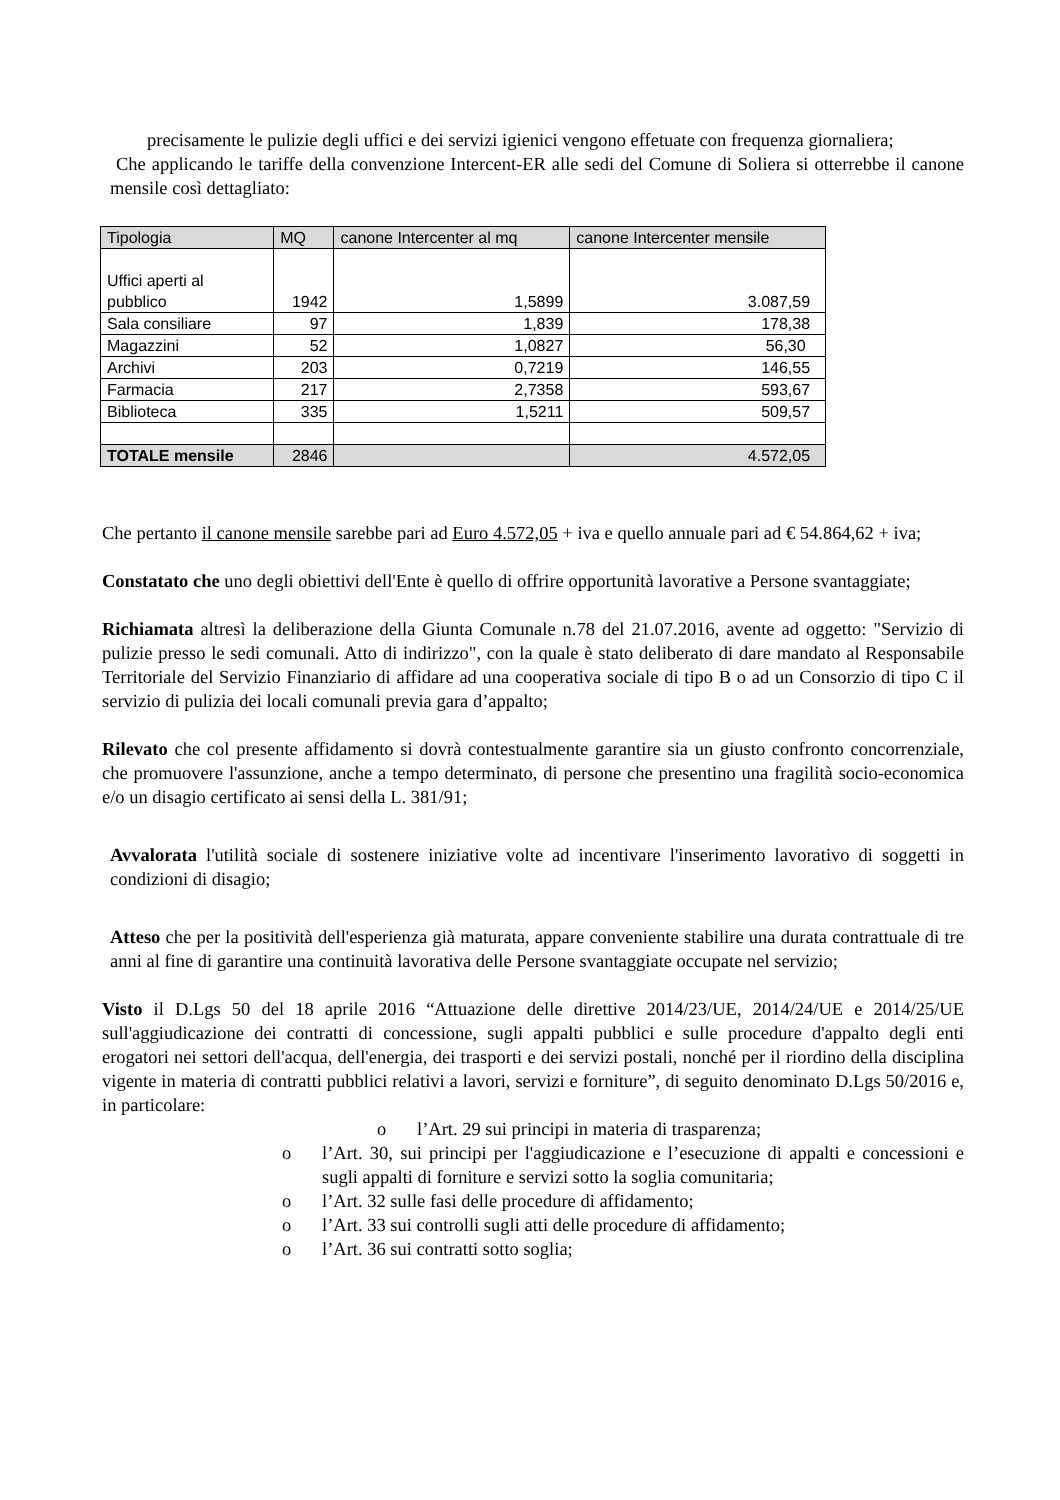precisamente le pulizie degli uffici e dei servizi igienici vengono effetuate con frequenza giornaliera;
Che applicando le tariffe della convenzione Intercent-ER alle sedi del Comune di Soliera si otterrebbe il canone mensile così dettagliato:
| Tipologia | MQ | canone Intercenter al mq | canone Intercenter mensile |
| --- | --- | --- | --- |
| Uffici aperti al pubblico | 1942 | 1,5899 | 3.087,59 |
| Sala consiliare | 97 | 1,839 | 178,38 |
| Magazzini | 52 | 1,0827 | 56,30 |
| Archivi | 203 | 0,7219 | 146,55 |
| Farmacia | 217 | 2,7358 | 593,67 |
| Biblioteca | 335 | 1,5211 | 509,57 |
| TOTALE mensile | 2846 | | 4.572,05 |
Che pertanto il canone mensile sarebbe pari ad Euro 4.572,05 + iva e quello annuale pari ad € 54.864,62 + iva;
Constatato che uno degli obiettivi dell'Ente è quello di offrire opportunità lavorative a Persone svantaggiate;
Richiamata altresì la deliberazione della Giunta Comunale n.78 del 21.07.2016, avente ad oggetto: "Servizio di pulizie presso le sedi comunali. Atto di indirizzo", con la quale è stato deliberato di dare mandato al Responsabile Territoriale del Servizio Finanziario di affidare ad una cooperativa sociale di tipo B o ad un Consorzio di tipo C il servizio di pulizia dei locali comunali previa gara d’appalto;
Rilevato che col presente affidamento si dovrà contestualmente garantire sia un giusto confronto concorrenziale, che promuovere l'assunzione, anche a tempo determinato, di persone che presentino una fragilità socio-economica e/o un disagio certificato ai sensi della L. 381/91;
Avvalorata l'utilità sociale di sostenere iniziative volte ad incentivare l'inserimento lavorativo di soggetti in condizioni di disagio;
Atteso che per la positività dell'esperienza già maturata, appare conveniente stabilire una durata contrattuale di tre anni al fine di garantire una continuità lavorativa delle Persone svantaggiate occupate nel servizio;
Visto il D.Lgs 50 del 18 aprile 2016 “Attuazione delle direttive 2014/23/UE, 2014/24/UE e 2014/25/UE sull'aggiudicazione dei contratti di concessione, sugli appalti pubblici e sulle procedure d'appalto degli enti erogatori nei settori dell'acqua, dell'energia, dei trasporti e dei servizi postali, nonché per il riordino della disciplina vigente in materia di contratti pubblici relativi a lavori, servizi e forniture”, di seguito denominato D.Lgs 50/2016 e, in particolare:
o l’Art. 29 sui principi in materia di trasparenza;
o l’Art. 30, sui principi per l'aggiudicazione e l’esecuzione di appalti e concessioni e sugli appalti di forniture e servizi sotto la soglia comunitaria;
o l’Art. 32 sulle fasi delle procedure di affidamento;
o l’Art. 33 sui controlli sugli atti delle procedure di affidamento;
o l’Art. 36 sui contratti sotto soglia;